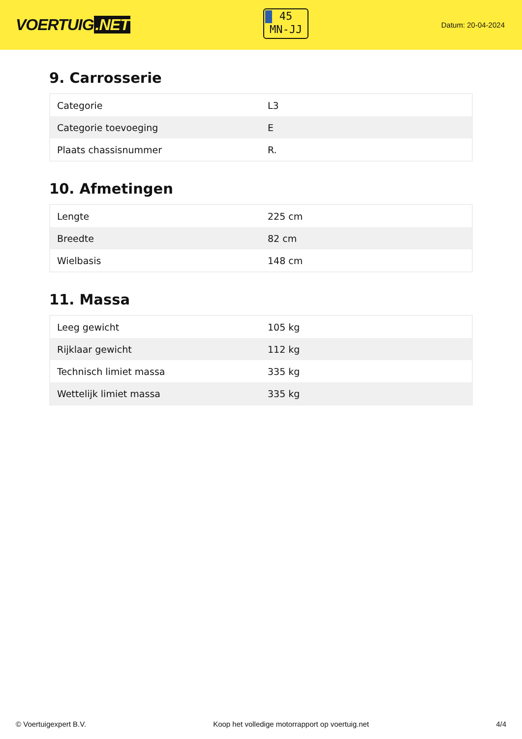VOERTUIG.NET
45
MN-JJ
Datum: 20-04-2024
9. Carrosserie
| Categorie | L3 |
| Categorie toevoeging | E |
| Plaats chassisnummer | R. |
10. Afmetingen
| Lengte | 225 cm |
| Breedte | 82 cm |
| Wielbasis | 148 cm |
11. Massa
| Leeg gewicht | 105 kg |
| Rijklaar gewicht | 112 kg |
| Technisch limiet massa | 335 kg |
| Wettelijk limiet massa | 335 kg |
© Voertuigexpert B.V. Koop het volledige motorrapport op voertuig.net 4/4